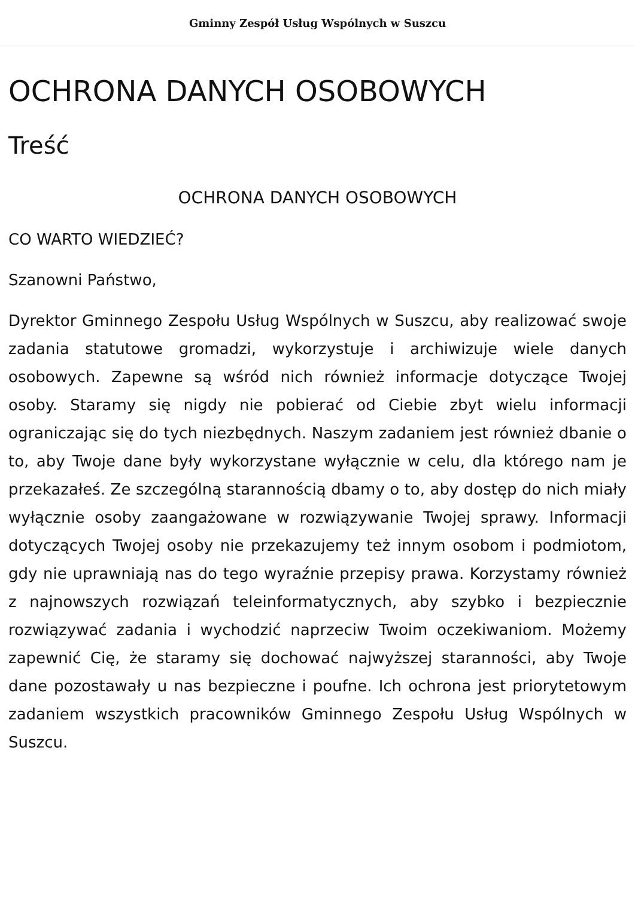Gminny Zespół Usług Wspólnych w Suszcu
OCHRONA DANYCH OSOBOWYCH
Treść
OCHRONA DANYCH OSOBOWYCH
CO WARTO WIEDZIEĆ?
Szanowni Państwo,
Dyrektor Gminnego Zespołu Usług Wspólnych w Suszcu, aby realizować swoje zadania statutowe gromadzi, wykorzystuje i archiwizuje wiele danych osobowych. Zapewne są wśród nich również informacje dotyczące Twojej osoby. Staramy się nigdy nie pobierać od Ciebie zbyt wielu informacji ograniczając się do tych niezbędnych. Naszym zadaniem jest również dbanie o to, aby Twoje dane były wykorzystane wyłącznie w celu, dla którego nam je przekazałeś. Ze szczególną starannością dbamy o to, aby dostęp do nich miały wyłącznie osoby zaangażowane w rozwiązywanie Twojej sprawy. Informacji dotyczących Twojej osoby nie przekazujemy też innym osobom i podmiotom, gdy nie uprawniają nas do tego wyraźnie przepisy prawa. Korzystamy również z najnowszych rozwiązań teleinformatycznych, aby szybko i bezpiecznie rozwiązywać zadania i wychodzić naprzeciw Twoim oczekiwaniom. Możemy zapewnić Cię, że staramy się dochować najwyższej staranności, aby Twoje dane pozostawały u nas bezpieczne i poufne. Ich ochrona jest priorytetowym zadaniem wszystkich pracowników Gminnego Zespołu Usług Wspólnych w Suszcu.